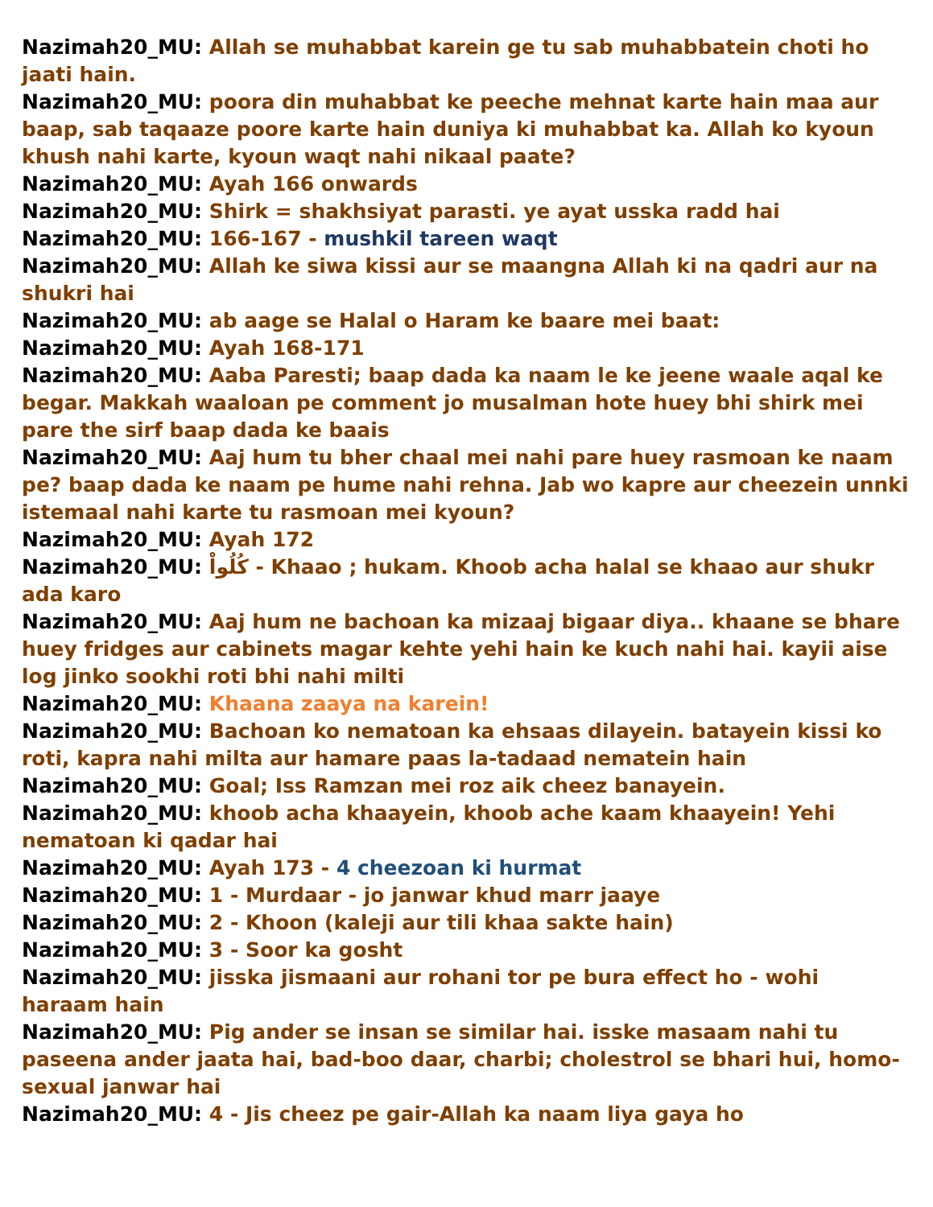Nazimah20_MU: Allah se muhabbat karein ge tu sab muhabbatein choti ho jaati hain.
Nazimah20_MU: poora din muhabbat ke peeche mehnat karte hain maa aur baap, sab taqaaze poore karte hain duniya ki muhabbat ka. Allah ko kyoun khush nahi karte, kyoun waqt nahi nikaal paate?
Nazimah20_MU: Ayah 166 onwards
Nazimah20_MU: Shirk = shakhsiyat parasti. ye ayat usska radd hai
Nazimah20_MU: 166-167 - mushkil tareen waqt
Nazimah20_MU: Allah ke siwa kissi aur se maangna Allah ki na qadri aur na shukri hai
Nazimah20_MU: ab aage se Halal o Haram ke baare mei baat:
Nazimah20_MU: Ayah 168-171
Nazimah20_MU: Aaba Paresti; baap dada ka naam le ke jeene waale aqal ke begar. Makkah waaloan pe comment jo musalman hote huey bhi shirk mei pare the sirf baap dada ke baais
Nazimah20_MU: Aaj hum tu bher chaal mei nahi pare huey rasmoan ke naam pe? baap dada ke naam pe hume nahi rehna. Jab wo kapre aur cheezein unnki istemaal nahi karte tu rasmoan mei kyoun?
Nazimah20_MU: Ayah 172
Nazimah20_MU: كُلُواْ - Khaao ; hukam. Khoob acha halal se khaao aur shukr ada karo
Nazimah20_MU: Aaj hum ne bachoan ka mizaaj bigaar diya.. khaane se bhare huey fridges aur cabinets magar kehte yehi hain ke kuch nahi hai. kayii aise log jinko sookhi roti bhi nahi milti
Nazimah20_MU: Khaana zaaya na karein!
Nazimah20_MU: Bachoan ko nematoan ka ehsaas dilayein. batayein kissi ko roti, kapra nahi milta aur hamare paas la-tadaad nematein hain
Nazimah20_MU: Goal; Iss Ramzan mei roz aik cheez banayein.
Nazimah20_MU: khoob acha khaayein, khoob ache kaam khaayein! Yehi nematoan ki qadar hai
Nazimah20_MU: Ayah 173 - 4 cheezoan ki hurmat
Nazimah20_MU: 1 - Murdaar - jo janwar khud marr jaaye
Nazimah20_MU: 2 - Khoon (kaleji aur tili khaa sakte hain)
Nazimah20_MU: 3 - Soor ka gosht
Nazimah20_MU: jisska jismaani aur rohani tor pe bura effect ho - wohi haraam hain
Nazimah20_MU: Pig ander se insan se similar hai. isske masaam nahi tu paseena ander jaata hai, bad-boo daar, charbi; cholestrol se bhari hui, homo-sexual janwar hai
Nazimah20_MU: 4 - Jis cheez pe gair-Allah ka naam liya gaya ho